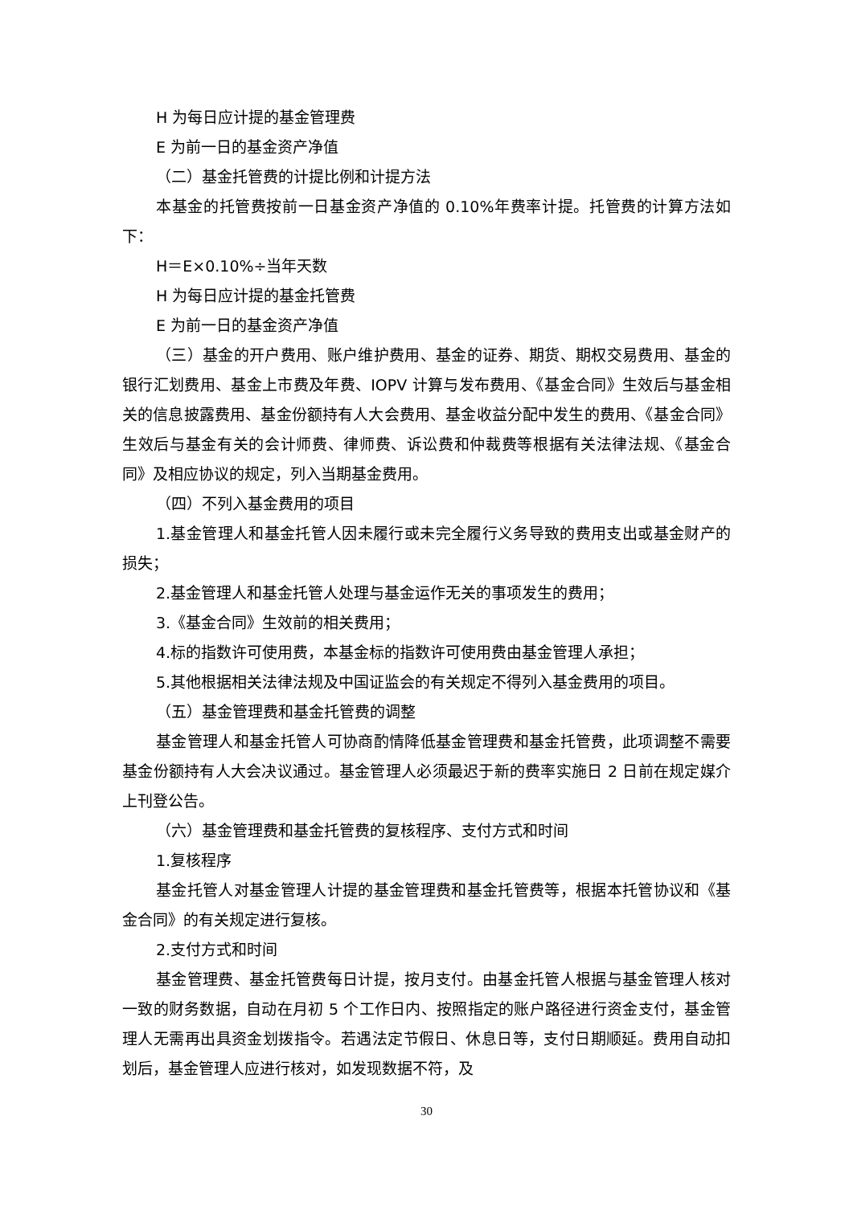H 为每日应计提的基金管理费
E 为前一日的基金资产净值
（二）基金托管费的计提比例和计提方法
本基金的托管费按前一日基金资产净值的 0.10%年费率计提。托管费的计算方法如下：
H＝E×0.10%÷当年天数
H 为每日应计提的基金托管费
E 为前一日的基金资产净值
（三）基金的开户费用、账户维护费用、基金的证券、期货、期权交易费用、基金的银行汇划费用、基金上市费及年费、IOPV 计算与发布费用、《基金合同》生效后与基金相关的信息披露费用、基金份额持有人大会费用、基金收益分配中发生的费用、《基金合同》生效后与基金有关的会计师费、律师费、诉讼费和仲裁费等根据有关法律法规、《基金合同》及相应协议的规定，列入当期基金费用。
（四）不列入基金费用的项目
1.基金管理人和基金托管人因未履行或未完全履行义务导致的费用支出或基金财产的损失；
2.基金管理人和基金托管人处理与基金运作无关的事项发生的费用；
3.《基金合同》生效前的相关费用；
4.标的指数许可使用费，本基金标的指数许可使用费由基金管理人承担；
5.其他根据相关法律法规及中国证监会的有关规定不得列入基金费用的项目。
（五）基金管理费和基金托管费的调整
基金管理人和基金托管人可协商酌情降低基金管理费和基金托管费，此项调整不需要基金份额持有人大会决议通过。基金管理人必须最迟于新的费率实施日 2 日前在规定媒介上刊登公告。
（六）基金管理费和基金托管费的复核程序、支付方式和时间
1.复核程序
基金托管人对基金管理人计提的基金管理费和基金托管费等，根据本托管协议和《基金合同》的有关规定进行复核。
2.支付方式和时间
基金管理费、基金托管费每日计提，按月支付。由基金托管人根据与基金管理人核对一致的财务数据，自动在月初 5 个工作日内、按照指定的账户路径进行资金支付，基金管理人无需再出具资金划拨指令。若遇法定节假日、休息日等，支付日期顺延。费用自动扣划后，基金管理人应进行核对，如发现数据不符，及
30